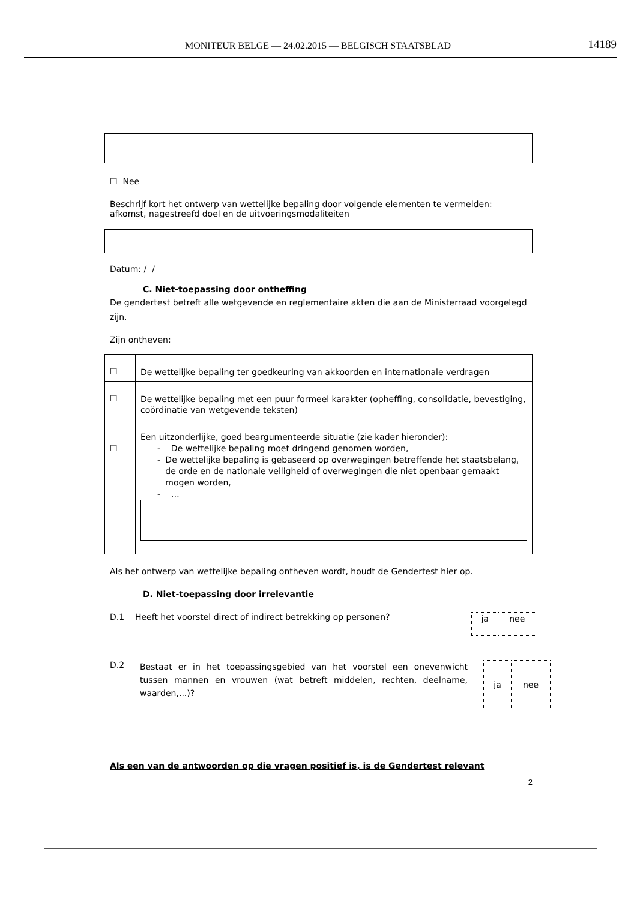MONITEUR BELGE — 24.02.2015 — BELGISCH STAATSBLAD 14189
☐ Nee
Beschrijf kort het ontwerp van wettelijke bepaling door volgende elementen te vermelden: afkomst, nagestreefd doel en de uitvoeringsmodaliteiten
Datum: / /
C. Niet-toepassing door ontheffing
De gendertest betreft alle wetgevende en reglementaire akten die aan de Ministerraad voorgelegd zijn.
Zijn ontheven:
| ☐ | De wettelijke bepaling ter goedkeuring van akkoorden en internationale verdragen |
| ☐ | De wettelijke bepaling met een puur formeel karakter (opheffing, consolidatie, bevestiging, coördinatie van wetgevende teksten) |
| ☐ | Een uitzonderlijke, goed beargumenteerde situatie (zie kader hieronder): - De wettelijke bepaling moet dringend genomen worden, - De wettelijke bepaling is gebaseerd op overwegingen betreffende het staatsbelang, de orde en de nationale veiligheid of overwegingen die niet openbaar gemaakt mogen worden, - … |
Als het ontwerp van wettelijke bepaling ontheven wordt, houdt de Gendertest hier op.
D. Niet-toepassing door irrelevantie
D.1 Heeft het voorstel direct of indirect betrekking op personen?
| ja | nee |
D.2 Bestaat er in het toepassingsgebied van het voorstel een onevenwicht tussen mannen en vrouwen (wat betreft middelen, rechten, deelname, waarden,...)?
| ja | nee |
Als een van de antwoorden op die vragen positief is, is de Gendertest relevant
2